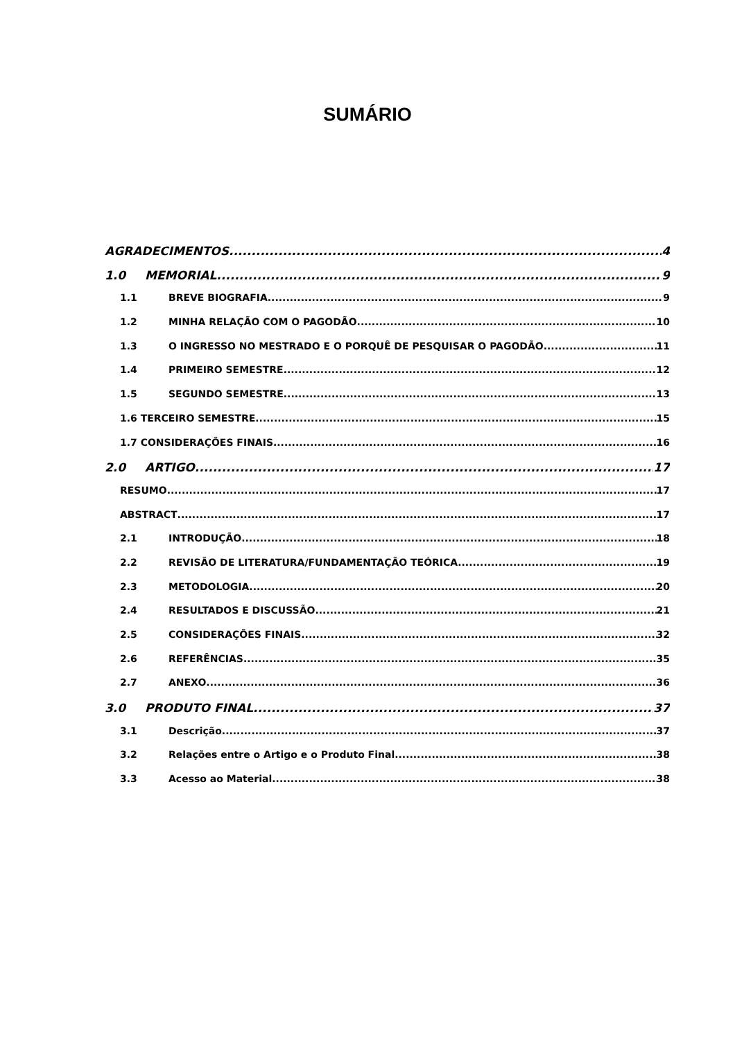SUMÁRIO
AGRADECIMENTOS 4
1.0 MEMORIAL 9
1.1 BREVE BIOGRAFIA 9
1.2 MINHA RELAÇÃO COM O PAGODÃO 10
1.3 O INGRESSO NO MESTRADO E O PORQUÊ DE PESQUISAR O PAGODÃO 11
1.4 PRIMEIRO SEMESTRE 12
1.5 SEGUNDO SEMESTRE 13
1.6 TERCEIRO SEMESTRE 15
1.7 CONSIDERAÇÕES FINAIS 16
2.0 ARTIGO 17
RESUMO 17
ABSTRACT 17
2.1 INTRODUÇÃO 18
2.2 REVISÃO DE LITERATURA/FUNDAMENTAÇÃO TEÓRICA 19
2.3 METODOLOGIA 20
2.4 RESULTADOS E DISCUSSÃO 21
2.5 CONSIDERAÇÕES FINAIS 32
2.6 REFERÊNCIAS 35
2.7 ANEXO 36
3.0 PRODUTO FINAL 37
3.1 Descrição 37
3.2 Relações entre o Artigo e o Produto Final 38
3.3 Acesso ao Material 38